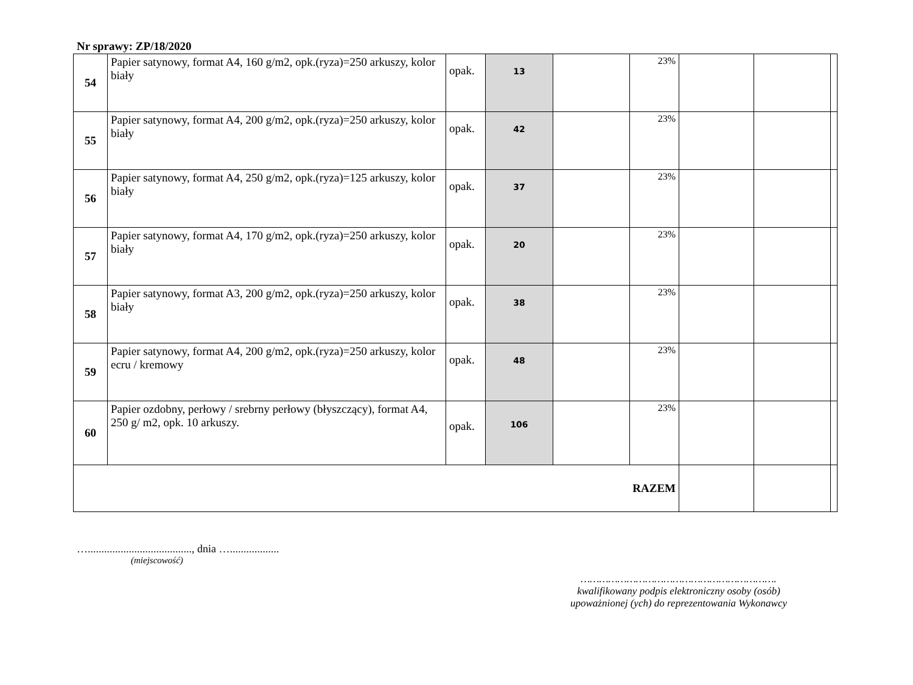Nr sprawy: ZP/18/2020
| 54 | Papier satynowy, format A4, 160 g/m2, opk.(ryza)=250 arkuszy, kolor biały | opak. | 13 | | 23% | | | |
| 55 | Papier satynowy, format A4, 200 g/m2, opk.(ryza)=250 arkuszy, kolor biały | opak. | 42 | | 23% | | | |
| 56 | Papier satynowy, format A4, 250 g/m2, opk.(ryza)=125 arkuszy, kolor biały | opak. | 37 | | 23% | | | |
| 57 | Papier satynowy, format A4, 170 g/m2, opk.(ryza)=250 arkuszy, kolor biały | opak. | 20 | | 23% | | | |
| 58 | Papier satynowy, format A3, 200 g/m2, opk.(ryza)=250 arkuszy, kolor biały | opak. | 38 | | 23% | | | |
| 59 | Papier satynowy, format A4, 200 g/m2, opk.(ryza)=250 arkuszy, kolor ecru / kremowy | opak. | 48 | | 23% | | | |
| 60 | Papier ozdobny, perłowy / srebrny perłowy (błyszczący), format A4, 250 g/ m2, opk. 10 arkuszy. | opak. | 106 | | 23% | | | |
| RAZEM | | | | | | | | |
…......................................, dnia …..................
(miejscowość)
……………………………………………………….
kwalifikowany podpis elektroniczny osoby (osób)
upoważnionej (ych) do reprezentowania Wykonawcy